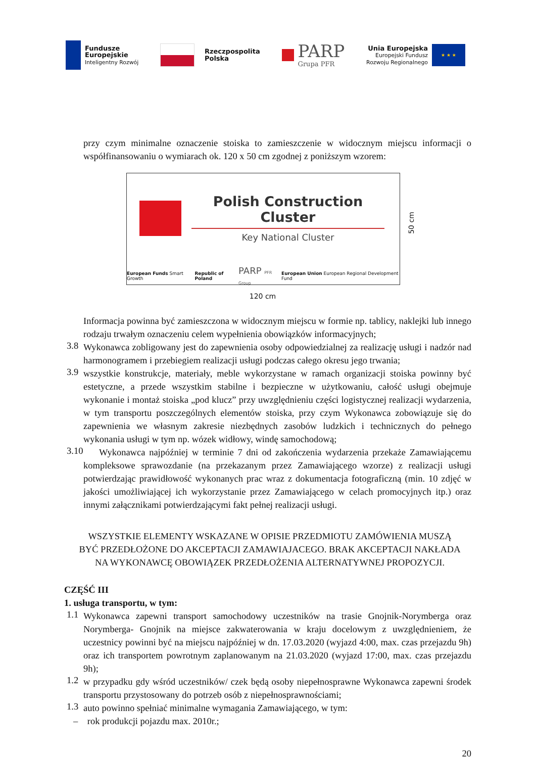Fundusze
Europejskie
Inteligentny Rozwój
Rzeczpospolita
Polska
PARP
Grupa PFR
Unia Europejska
Europejski Fundusz
Rozwoju Regionalnego
★ ★ ★
przy czym minimalne oznaczenie stoiska to zamieszczenie w widocznym miejscu informacji o współfinansowaniu o wymiarach ok. 120 x 50 cm zgodnej z poniższym wzorem:
Polish Construction Cluster
Key National Cluster
European Funds Smart Growth Republic of Poland PARP PFR Group European Union European Regional Development Fund
50 cm
120 cm
Informacja powinna być zamieszczona w widocznym miejscu w formie np. tablicy, naklejki lub innego rodzaju trwałym oznaczeniu celem wypełnienia obowiązków informacyjnych;
3.8
Wykonawca zobligowany jest do zapewnienia osoby odpowiedzialnej za realizację usługi i nadzór nad harmonogramem i przebiegiem realizacji usługi podczas całego okresu jego trwania;
3.9
wszystkie konstrukcje, materiały, meble wykorzystane w ramach organizacji stoiska powinny być estetyczne, a przede wszystkim stabilne i bezpieczne w użytkowaniu, całość usługi obejmuje wykonanie i montaż stoiska „pod klucz” przy uwzględnieniu części logistycznej realizacji wydarzenia, w tym transportu poszczególnych elementów stoiska, przy czym Wykonawca zobowiązuje się do zapewnienia we własnym zakresie niezbędnych zasobów ludzkich i technicznych do pełnego wykonania usługi w tym np. wózek widłowy, windę samochodową;
3.10
Wykonawca najpóźniej w terminie 7 dni od zakończenia wydarzenia przekaże Zamawiającemu kompleksowe sprawozdanie (na przekazanym przez Zamawiającego wzorze) z realizacji usługi potwierdzając prawidłowość wykonanych prac wraz z dokumentacja fotograficzną (min. 10 zdjęć w jakości umożliwiającej ich wykorzystanie przez Zamawiającego w celach promocyjnych itp.) oraz innymi załącznikami potwierdzającymi fakt pełnej realizacji usługi.
WSZYSTKIE ELEMENTY WSKAZANE W OPISIE PRZEDMIOTU ZAMÓWIENIA MUSZĄ
BYĆ PRZEDŁOŻONE DO AKCEPTACJI ZAMAWIAJACEGO. BRAK AKCEPTACJI NAKŁADA
NA WYKONAWCĘ OBOWIĄZEK PRZEDŁOŻENIA ALTERNATYWNEJ PROPOZYCJI.
CZĘŚĆ III
1. usługa transportu, w tym:
1.1
Wykonawca zapewni transport samochodowy uczestników na trasie Gnojnik-Norymberga oraz Norymberga- Gnojnik na miejsce zakwaterowania w kraju docelowym z uwzględnieniem, że uczestnicy powinni być na miejscu najpóźniej w dn. 17.03.2020 (wyjazd 4:00, max. czas przejazdu 9h) oraz ich transportem powrotnym zaplanowanym na 21.03.2020 (wyjazd 17:00, max. czas przejazdu 9h);
1.2
w przypadku gdy wśród uczestników/ czek będą osoby niepełnosprawne Wykonawca zapewni środek transportu przystosowany do potrzeb osób z niepełnosprawnościami;
1.3
auto powinno spełniać minimalne wymagania Zamawiającego, w tym:
– rok produkcji pojazdu max. 2010r.;
20